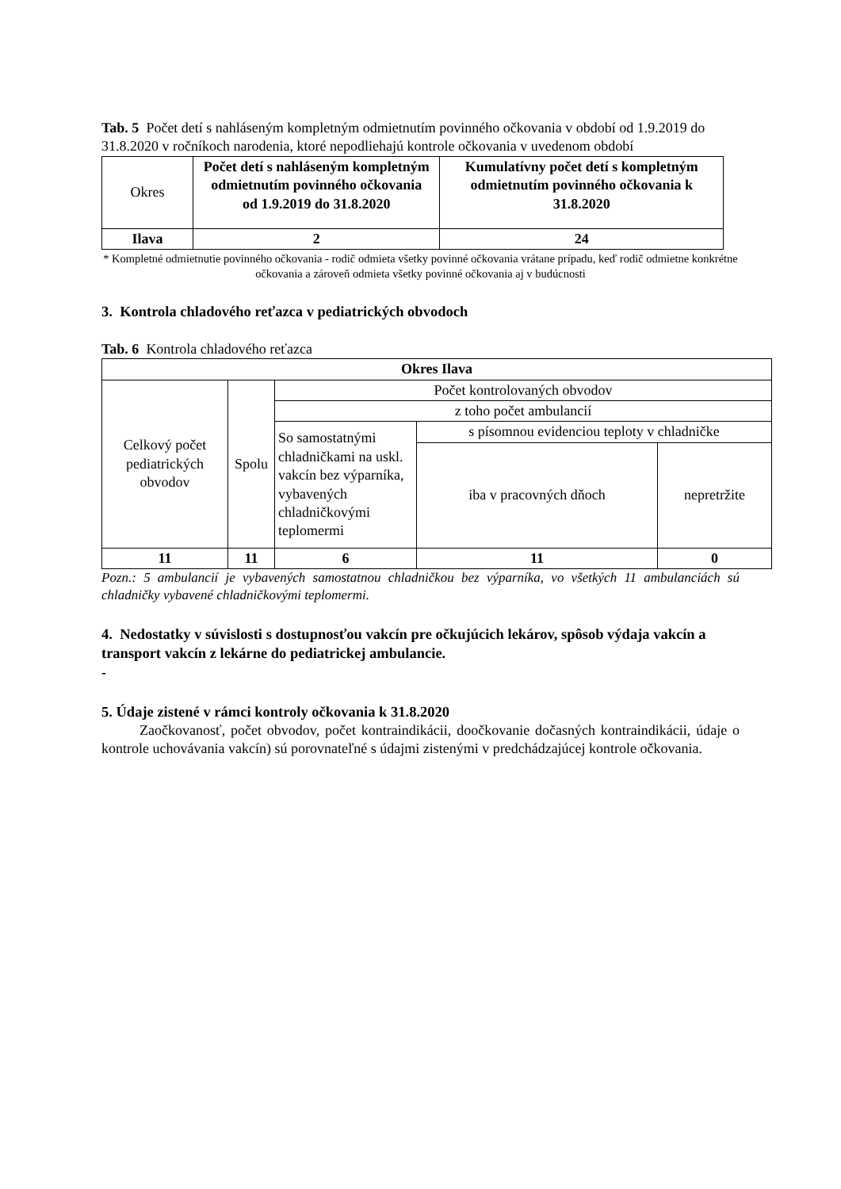Tab. 5 Počet detí s nahláseným kompletným odmietnutím povinného očkovania v období od 1.9.2019 do 31.8.2020 v ročníkoch narodenia, ktoré nepodliehajú kontrole očkovania v uvedenom období
| Okres | Počet detí s nahláseným kompletným odmietnutím povinného očkovania od 1.9.2019 do 31.8.2020 | Kumulatívny počet detí s kompletným odmietnutím povinného očkovania k 31.8.2020 |
| Ilava | 2 | 24 |
* Kompletné odmietnutie povinného očkovania - rodič odmieta všetky povinné očkovania vrátane prípadu, keď rodič odmietne konkrétne očkovania a zároveň odmieta všetky povinné očkovania aj v budúcnosti
3. Kontrola chladového reťazca v pediatrických obvodoch
Tab. 6 Kontrola chladového reťazca
| Okres Ilava | | | | |
| --- | --- | --- | --- | --- |
| Celkový počet pediatrických obvodov | Spolu | Počet kontrolovaných obvodov | | |
| | | z toho počet ambulancií | | |
| | | So samostatnými chladničkami na uskl. vakcín bez výparníka, vybavených chladničkovými teplomermi | s písomnou evidenciou teploty v chladničke | |
| | | | iba v pracovných dňoch | nepretržite |
| 11 | 11 | 6 | 11 | 0 |
Pozn.: 5 ambulancií je vybavených samostatnou chladničkou bez výparníka, vo všetkých 11 ambulanciách sú chladničky vybavené chladničkovými teplomermi.
4. Nedostatky v súvislosti s dostupnosťou vakcín pre očkujúcich lekárov, spôsob výdaja vakcín a transport vakcín z lekárne do pediatrickej ambulancie.
-
5. Údaje zistené v rámci kontroly očkovania k 31.8.2020
Zaočkovanosť, počet obvodov, počet kontraindikácii, doočkovanie dočasných kontraindikácii, údaje o kontrole uchovávania vakcín) sú porovnateľné s údajmi zistenými v predchádzajúcej kontrole očkovania.